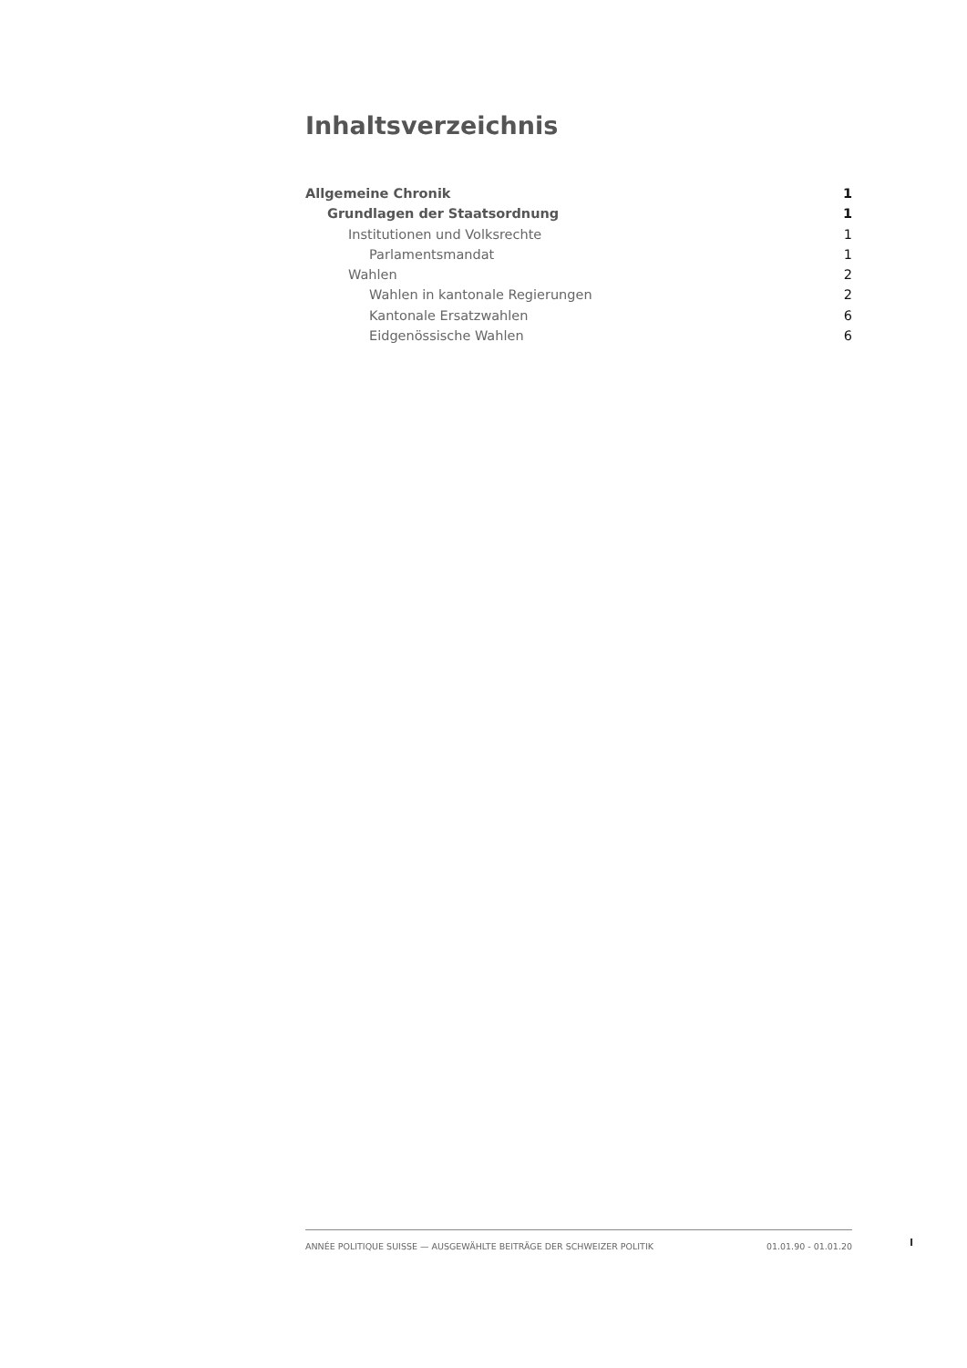Inhaltsverzeichnis
Allgemeine Chronik 1
Grundlagen der Staatsordnung 1
Institutionen und Volksrechte 1
Parlamentsmandat 1
Wahlen 2
Wahlen in kantonale Regierungen 2
Kantonale Ersatzwahlen 6
Eidgenössische Wahlen 6
ANNÉE POLITIQUE SUISSE — AUSGEWÄHLTE BEITRÄGE DER SCHWEIZER POLITIK 01.01.90 - 01.01.20
I